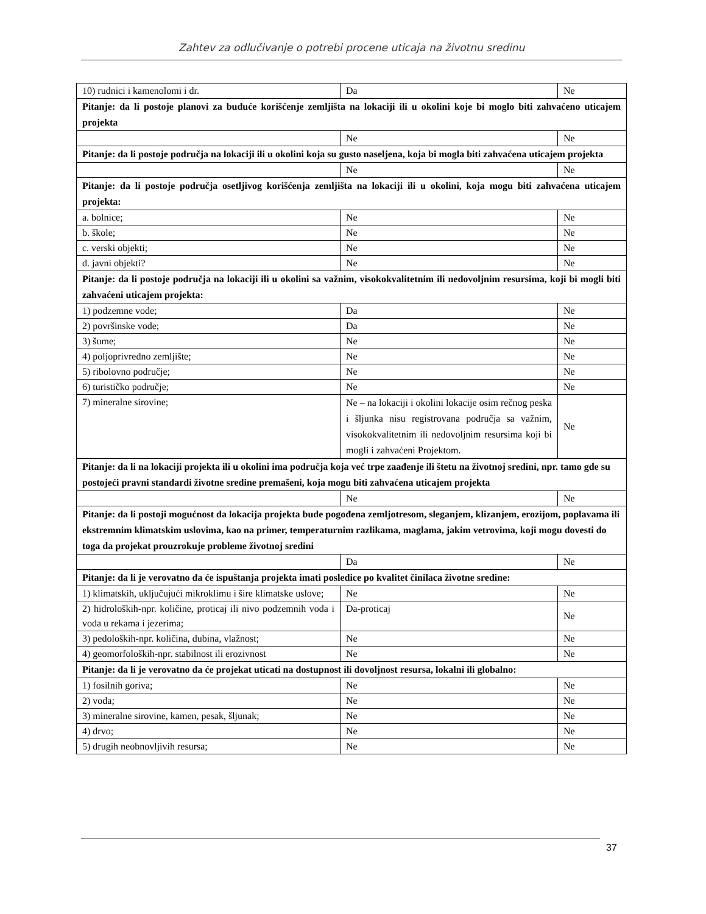Zahtev za odlučivanje o potrebi procene uticaja na životnu sredinu
| 10) rudnici i kamenolomi i dr. | Da | Ne |
| Pitanje: da li postoje planovi za buduće korišćenje zemljišta na lokaciji ili u okolini koje bi moglo biti zahvaćeno uticajem projekta | | |
| | Ne | Ne |
| Pitanje: da li postoje područja na lokaciji ili u okolini koja su gusto naseljena, koja bi mogla biti zahvaćena uticajem projekta | | |
| | Ne | Ne |
| Pitanje: da li postoje područja osetljivog korišćenja zemljišta na lokaciji ili u okolini, koja mogu biti zahvaćena uticajem projekta: | | |
| a. bolnice; | Ne | Ne |
| b. škole; | Ne | Ne |
| c. verski objekti; | Ne | Ne |
| d. javni objekti? | Ne | Ne |
| Pitanje: da li postoje područja na lokaciji ili u okolini sa važnim, visokokvalitetnim ili nedovoljnim resursima, koji bi mogli biti zahvaćeni uticajem projekta: | | |
| 1) podzemne vode; | Da | Ne |
| 2) površinske vode; | Da | Ne |
| 3) šume; | Ne | Ne |
| 4) poljoprivredno zemljište; | Ne | Ne |
| 5) ribolovno područje; | Ne | Ne |
| 6) turističko područje; | Ne | Ne |
| 7) mineralne sirovine; | Ne – na lokaciji i okolini lokacije osim rečnog peska i šljunka nisu registrovana područja sa važnim, visokokvalitetnim ili nedovoljnim resursima koji bi mogli i zahvaćeni Projektom. | Ne |
| Pitanje: da li na lokaciji projekta ili u okolini ima područja koja već trpe zaađenje ili štetu na životnoj sredini, npr. tamo gde su postojeći pravni standardi životne sredine premašeni, koja mogu biti zahvaćena uticajem projekta | | |
| | Ne | Ne |
| Pitanje: da li postoji mogućnost da lokacija projekta bude pogođena zemljotresom, sleganjem, klizanjem, erozijom, poplavama ili ekstremnim klimatskim uslovima, kao na primer, temperaturnim razlikama, maglama, jakim vetrovima, koji mogu dovesti do toga da projekat prouzrokuje probleme životnoj sredini | | |
| | Da | Ne |
| Pitanje: da li je verovatno da će ispuštanja projekta imati posledice po kvalitet činilaca životne sredine: | | |
| 1) klimatskih, uključujući mikroklimu i šire klimatske uslove; | Ne | Ne |
| 2) hidroloških-npr. količine, proticaj ili nivo podzemnih voda i voda u rekama i jezerima; | Da-proticaj | Ne |
| 3) pedoloških-npr. količina, dubina, vlažnost; | Ne | Ne |
| 4) geomorfoloških-npr. stabilnost ili erozivnost | Ne | Ne |
| Pitanje: da li je verovatno da će projekat uticati na dostupnost ili dovoljnost resursa, lokalni ili globalno: | | |
| 1) fosilnih goriva; | Ne | Ne |
| 2) voda; | Ne | Ne |
| 3) mineralne sirovine, kamen, pesak, šljunak; | Ne | Ne |
| 4) drvo; | Ne | Ne |
| 5) drugih neobnovljivih resursa; | Ne | Ne |
37